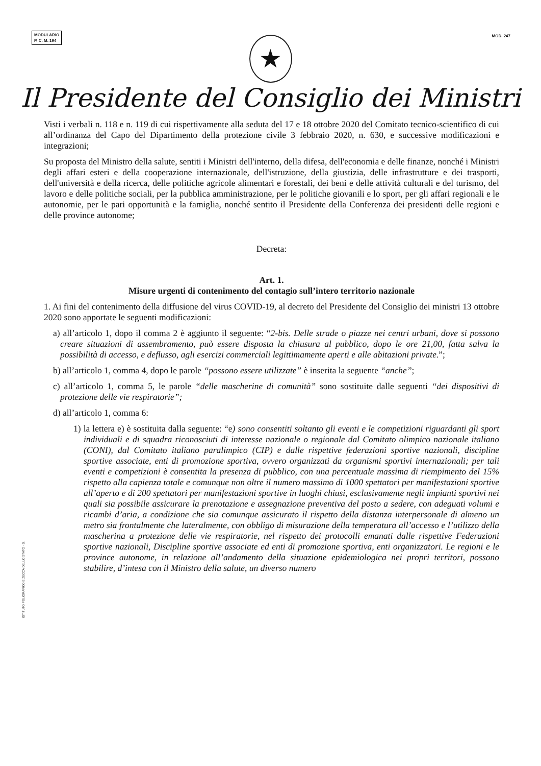MODULARIO
P. C. M. 194
MOD. 247
★
Il Presidente del Consiglio dei Ministri
Visti i verbali n. 118 e n. 119 di cui rispettivamente alla seduta del 17 e 18 ottobre 2020 del Comitato tecnico-scientifico di cui all’ordinanza del Capo del Dipartimento della protezione civile 3 febbraio 2020, n. 630, e successive modificazioni e integrazioni;
Su proposta del Ministro della salute, sentiti i Ministri dell'interno, della difesa, dell'economia e delle finanze, nonché i Ministri degli affari esteri e della cooperazione internazionale, dell'istruzione, della giustizia, delle infrastrutture e dei trasporti, dell'università e della ricerca, delle politiche agricole alimentari e forestali, dei beni e delle attività culturali e del turismo, del lavoro e delle politiche sociali, per la pubblica amministrazione, per le politiche giovanili e lo sport, per gli affari regionali e le autonomie, per le pari opportunità e la famiglia, nonché sentito il Presidente della Conferenza dei presidenti delle regioni e delle province autonome;
Decreta:
Art. 1.
Misure urgenti di contenimento del contagio sull’intero territorio nazionale
1. Ai fini del contenimento della diffusione del virus COVID-19, al decreto del Presidente del Consiglio dei ministri 13 ottobre 2020 sono apportate le seguenti modificazioni:
a) all’articolo 1, dopo il comma 2 è aggiunto il seguente: “2-bis. Delle strade o piazze nei centri urbani, dove si possono creare situazioni di assembramento, può essere disposta la chiusura al pubblico, dopo le ore 21,00, fatta salva la possibilità di accesso, e deflusso, agli esercizi commerciali legittimamente aperti e alle abitazioni private.”;
b) all’articolo 1, comma 4, dopo le parole “possono essere utilizzate” è inserita la seguente “anche”;
c) all’articolo 1, comma 5, le parole “delle mascherine di comunità” sono sostituite dalle seguenti “dei dispositivi di protezione delle vie respiratorie”;
d) all’articolo 1, comma 6:
1) la lettera e) è sostituita dalla seguente: “e) sono consentiti soltanto gli eventi e le competizioni riguardanti gli sport individuali e di squadra riconosciuti di interesse nazionale o regionale dal Comitato olimpico nazionale italiano (CONI), dal Comitato italiano paralimpico (CIP) e dalle rispettive federazioni sportive nazionali, discipline sportive associate, enti di promozione sportiva, ovvero organizzati da organismi sportivi internazionali; per tali eventi e competizioni è consentita la presenza di pubblico, con una percentuale massima di riempimento del 15% rispetto alla capienza totale e comunque non oltre il numero massimo di 1000 spettatori per manifestazioni sportive all’aperto e di 200 spettatori per manifestazioni sportive in luoghi chiusi, esclusivamente negli impianti sportivi nei quali sia possibile assicurare la prenotazione e assegnazione preventiva del posto a sedere, con adeguati volumi e ricambi d’aria, a condizione che sia comunque assicurato il rispetto della distanza interpersonale di almeno un metro sia frontalmente che lateralmente, con obbligo di misurazione della temperatura all’accesso e l’utilizzo della mascherina a protezione delle vie respiratorie, nel rispetto dei protocolli emanati dalle rispettive Federazioni sportive nazionali, Discipline sportive associate ed enti di promozione sportiva, enti organizzatori. Le regioni e le province autonome, in relazione all’andamento della situazione epidemiologica nei propri territori, possono stabilire, d’intesa con il Ministro della salute, un diverso numero
ISTITUTO POLIGRAFICO E ZECCA DELLO STATO · S.